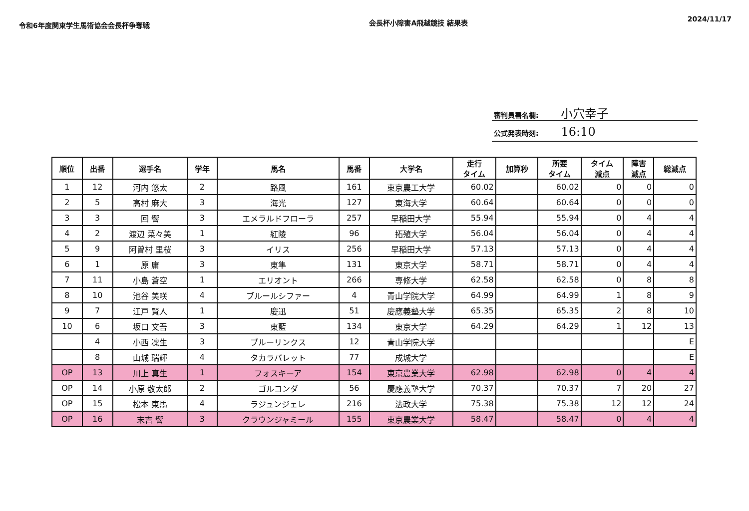令和6年度関東学生馬術協会会長杯争奪戦
会長杯小障害A飛越競技 結果表
2024/11/17
審判員署名欄: 小穴幸子
公式発表時刻: 16:10
| 順位 | 出番 | 選手名 | 学年 | 馬名 | 馬番 | 大学名 | 走行 タイム | 加算秒 | 所要 タイム | タイム 減点 | 障害 減点 | 総減点 |
| --- | --- | --- | --- | --- | --- | --- | --- | --- | --- | --- | --- | --- |
| 1 | 12 | 河内 悠太 | 2 | 路風 | 161 | 東京農工大学 | 60.02 | | 60.02 | 0 | 0 | 0 |
| 2 | 5 | 高村 麻大 | 3 | 海光 | 127 | 東海大学 | 60.64 | | 60.64 | 0 | 0 | 0 |
| 3 | 3 | 回 響 | 3 | エメラルドフローラ | 257 | 早稲田大学 | 55.94 | | 55.94 | 0 | 4 | 4 |
| 4 | 2 | 渡辺 菜々美 | 1 | 紅陵 | 96 | 拓殖大学 | 56.04 | | 56.04 | 0 | 4 | 4 |
| 5 | 9 | 阿曽村 里桜 | 3 | イリス | 256 | 早稲田大学 | 57.13 | | 57.13 | 0 | 4 | 4 |
| 6 | 1 | 原 庸 | 3 | 東隼 | 131 | 東京大学 | 58.71 | | 58.71 | 0 | 4 | 4 |
| 7 | 11 | 小島 蒼空 | 1 | エリオント | 266 | 専修大学 | 62.58 | | 62.58 | 0 | 8 | 8 |
| 8 | 10 | 池谷 美咲 | 4 | ブルールシファー | 4 | 青山学院大学 | 64.99 | | 64.99 | 1 | 8 | 9 |
| 9 | 7 | 江戸 賢人 | 1 | 慶迅 | 51 | 慶應義塾大学 | 65.35 | | 65.35 | 2 | 8 | 10 |
| 10 | 6 | 坂口 文吾 | 3 | 東藍 | 134 | 東京大学 | 64.29 | | 64.29 | 1 | 12 | 13 |
| | 4 | 小西 凜生 | 3 | ブルーリンクス | 12 | 青山学院大学 | | | | | | E |
| | 8 | 山城 瑞輝 | 4 | タカラバレット | 77 | 成城大学 | | | | | | E |
| OP | 13 | 川上 真生 | 1 | フォスキーア | 154 | 東京農業大学 | 62.98 | | 62.98 | 0 | 4 | 4 |
| OP | 14 | 小原 敬太郎 | 2 | ゴルコンダ | 56 | 慶應義塾大学 | 70.37 | | 70.37 | 7 | 20 | 27 |
| OP | 15 | 松本 東馬 | 4 | ラジュンジェレ | 216 | 法政大学 | 75.38 | | 75.38 | 12 | 12 | 24 |
| OP | 16 | 末吉 響 | 3 | クラウンジャミール | 155 | 東京農業大学 | 58.47 | | 58.47 | 0 | 4 | 4 |